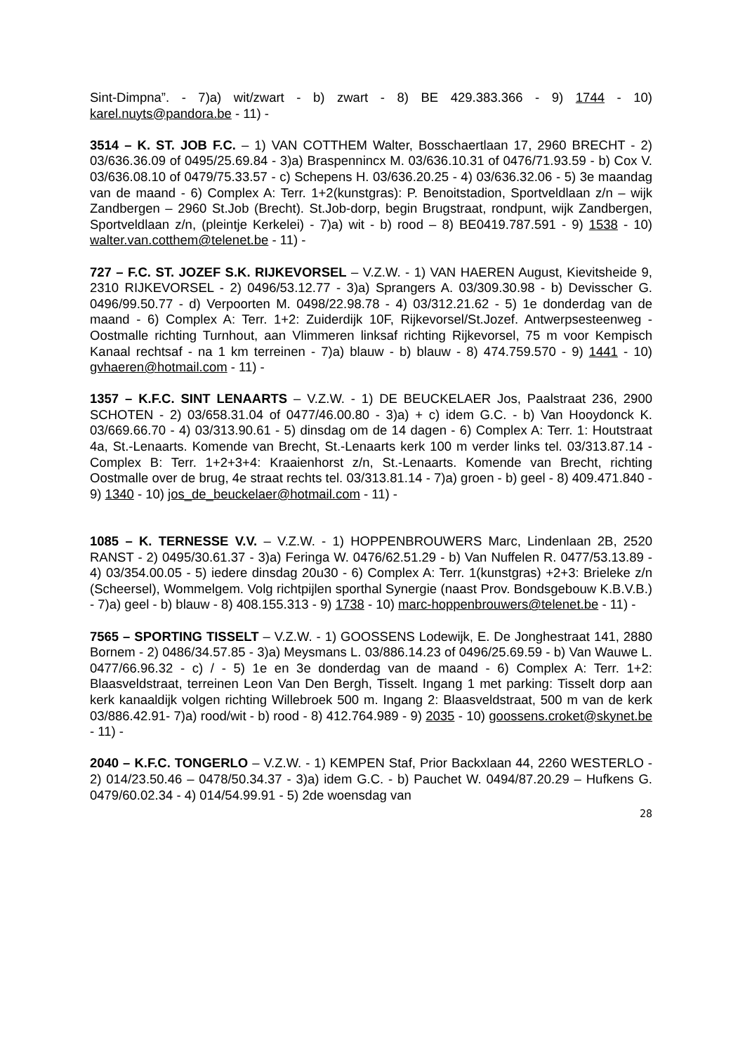Sint-Dimpna”. - 7)a) wit/zwart - b) zwart - 8) BE 429.383.366 - 9) 1744 - 10) karel.nuyts@pandora.be - 11) -
3514 – K. ST. JOB F.C. – 1) VAN COTTHEM Walter, Bosschaertlaan 17, 2960 BRECHT - 2) 03/636.36.09 of 0495/25.69.84 - 3)a) Braspennincx M. 03/636.10.31 of 0476/71.93.59 - b) Cox V. 03/636.08.10 of 0479/75.33.57 - c) Schepens H. 03/636.20.25 - 4) 03/636.32.06 - 5) 3e maandag van de maand - 6) Complex A: Terr. 1+2(kunstgras): P. Benoitstadion, Sportveldlaan z/n – wijk Zandbergen – 2960 St.Job (Brecht). St.Job-dorp, begin Brugstraat, rondpunt, wijk Zandbergen, Sportveldlaan z/n, (pleintje Kerkelei) - 7)a) wit - b) rood – 8) BE0419.787.591 - 9) 1538 - 10) walter.van.cotthem@telenet.be - 11) -
727 – F.C. ST. JOZEF S.K. RIJKEVORSEL – V.Z.W. - 1) VAN HAEREN August, Kievitsheide 9, 2310 RIJKEVORSEL - 2) 0496/53.12.77 - 3)a) Sprangers A. 03/309.30.98 - b) Devisscher G. 0496/99.50.77 - d) Verpoorten M. 0498/22.98.78 - 4) 03/312.21.62 - 5) 1e donderdag van de maand - 6) Complex A: Terr. 1+2: Zuiderdijk 10F, Rijkevorsel/St.Jozef. Antwerpsesteenweg - Oostmalle richting Turnhout, aan Vlimmeren linksaf richting Rijkevorsel, 75 m voor Kempisch Kanaal rechtsaf - na 1 km terreinen - 7)a) blauw - b) blauw - 8) 474.759.570 - 9) 1441 - 10) gvhaeren@hotmail.com - 11) -
1357 – K.F.C. SINT LENAARTS – V.Z.W. - 1) DE BEUCKELAER Jos, Paalstraat 236, 2900 SCHOTEN - 2) 03/658.31.04 of 0477/46.00.80 - 3)a) + c) idem G.C. - b) Van Hooydonck K. 03/669.66.70 - 4) 03/313.90.61 - 5) dinsdag om de 14 dagen - 6) Complex A: Terr. 1: Houtstraat 4a, St.-Lenaarts. Komende van Brecht, St.-Lenaarts kerk 100 m verder links tel. 03/313.87.14 - Complex B: Terr. 1+2+3+4: Kraaienhorst z/n, St.-Lenaarts. Komende van Brecht, richting Oostmalle over de brug, 4e straat rechts tel. 03/313.81.14 - 7)a) groen - b) geel - 8) 409.471.840 - 9) 1340 - 10) jos_de_beuckelaer@hotmail.com - 11) -
1085 – K. TERNESSE V.V. – V.Z.W. - 1) HOPPENBROUWERS Marc, Lindenlaan 2B, 2520 RANST - 2) 0495/30.61.37 - 3)a) Feringa W. 0476/62.51.29 - b) Van Nuffelen R. 0477/53.13.89 - 4) 03/354.00.05 - 5) iedere dinsdag 20u30 - 6) Complex A: Terr. 1(kunstgras) +2+3: Brieleke z/n (Scheersel), Wommelgem. Volg richtpijlen sporthal Synergie (naast Prov. Bondsgebouw K.B.V.B.) - 7)a) geel - b) blauw - 8) 408.155.313 - 9) 1738 - 10) marc-hoppenbrouwers@telenet.be - 11) -
7565 – SPORTING TISSELT – V.Z.W. - 1) GOOSSENS Lodewijk, E. De Jonghestraat 141, 2880 Bornem - 2) 0486/34.57.85 - 3)a) Meysmans L. 03/886.14.23 of 0496/25.69.59 - b) Van Wauwe L. 0477/66.96.32 - c) / - 5) 1e en 3e donderdag van de maand - 6) Complex A: Terr. 1+2: Blaasveldstraat, terreinen Leon Van Den Bergh, Tisselt. Ingang 1 met parking: Tisselt dorp aan kerk kanaaldijk volgen richting Willebroek 500 m. Ingang 2: Blaasveldstraat, 500 m van de kerk 03/886.42.91- 7)a) rood/wit - b) rood - 8) 412.764.989 - 9) 2035 - 10) goossens.croket@skynet.be - 11) -
2040 – K.F.C. TONGERLO – V.Z.W. - 1) KEMPEN Staf, Prior Backxlaan 44, 2260 WESTERLO - 2) 014/23.50.46 – 0478/50.34.37 - 3)a) idem G.C. - b) Pauchet W. 0494/87.20.29 – Hufkens G. 0479/60.02.34 - 4) 014/54.99.91 - 5) 2de woensdag van
28